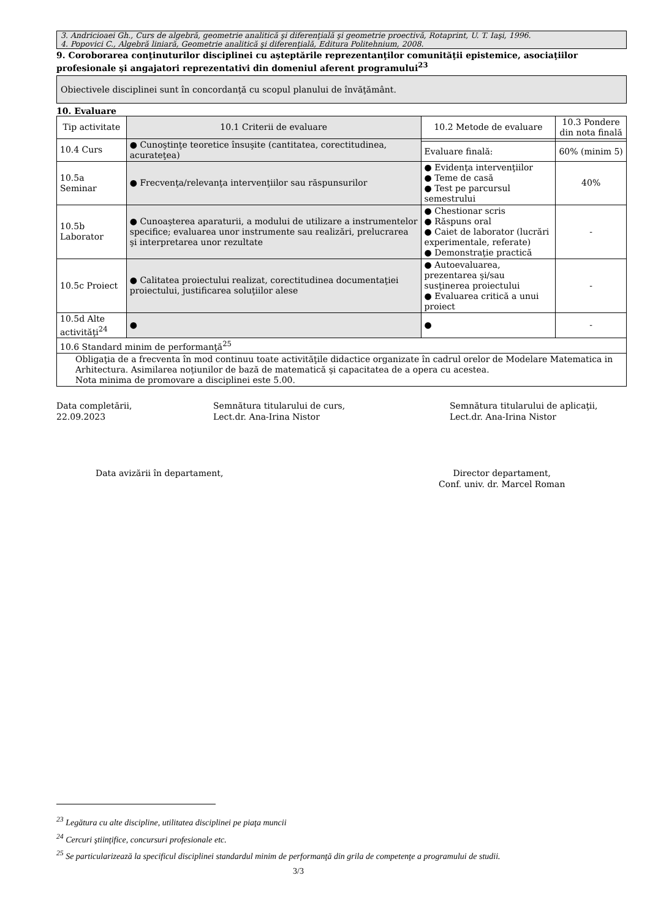3. Andricioaei Gh., Curs de algebră, geometrie analitică şi diferenţială şi geometrie proectivă, Rotaprint, U. T. Iaşi, 1996.
4. Popovici C., Algebră liniară, Geometrie analitică şi diferenţială, Editura Politehnium, 2008.
9. Coroborarea conţinuturilor disciplinei cu aşteptările reprezentanţilor comunităţii epistemice, asociaţiilor profesionale şi angajatori reprezentativi din domeniul aferent programului<sup>23</sup>
Obiectivele disciplinei sunt în concordanţă cu scopul planului de învăţământ.
10. Evaluare
| Tip activitate | 10.1 Criterii de evaluare | 10.2 Metode de evaluare | 10.3 Pondere din nota finală |
| --- | --- | --- | --- |
| 10.4 Curs | ● Cunoştinţe teoretice însuşite (cantitatea, corectitudinea, acurateţea) | | |
| | | Evaluare finală: | 60% (minim 5) |
| 10.5a Seminar | ● Frecvenţa/relevanţa intervenţiilor sau răspunsurilor | ● Evidenţa intervenţiilor ● Teme de casă ● Test pe parcursul semestrului | 40% |
| 10.5b Laborator | ● Cunoaşterea aparaturii, a modului de utilizare a instrumentelor specifice; evaluarea unor instrumente sau realizări, prelucrarea şi interpretarea unor rezultate | ● Chestionar scris ● Răspuns oral ● Caiet de laborator (lucrări experimentale, referate) ● Demonstraţie practică | - |
| 10.5c Proiect | ● Calitatea proiectului realizat, corectitudinea documentaţiei proiectului, justificarea soluţiilor alese | ● Autoevaluarea, prezentarea şi/sau susţinerea proiectului ● Evaluarea critică a unui proiect | - |
| 10.5d Alte activităţi<sup>24</sup> | ● | ● | - |
| 10.6 Standard minim de performanţă<sup>25</sup> | | | |
| Obligaţia de a frecventa în mod continuu toate activităţile didactice organizate în cadrul orelor de Modelare Matematica in Arhitectura. Asimilarea noţiunilor de bază de matematică şi capacitatea de a opera cu acestea. Nota minima de promovare a disciplinei este 5.00. | | | |
Data completării,
22.09.2023
Semnătura titularului de curs,
Lect.dr. Ana-Irina Nistor
Semnătura titularului de aplicaţii,
Lect.dr. Ana-Irina Nistor
Data avizării în departament, Director departament,
Conf. univ. dr. Marcel Roman
<sup>23</sup> Legătura cu alte discipline, utilitatea disciplinei pe piaţa muncii
<sup>24</sup> Cercuri ştiinţifice, concursuri profesionale etc.
<sup>25</sup> Se particularizează la specificul disciplinei standardul minim de performanţă din grila de competenţe a programului de studii.
3/3